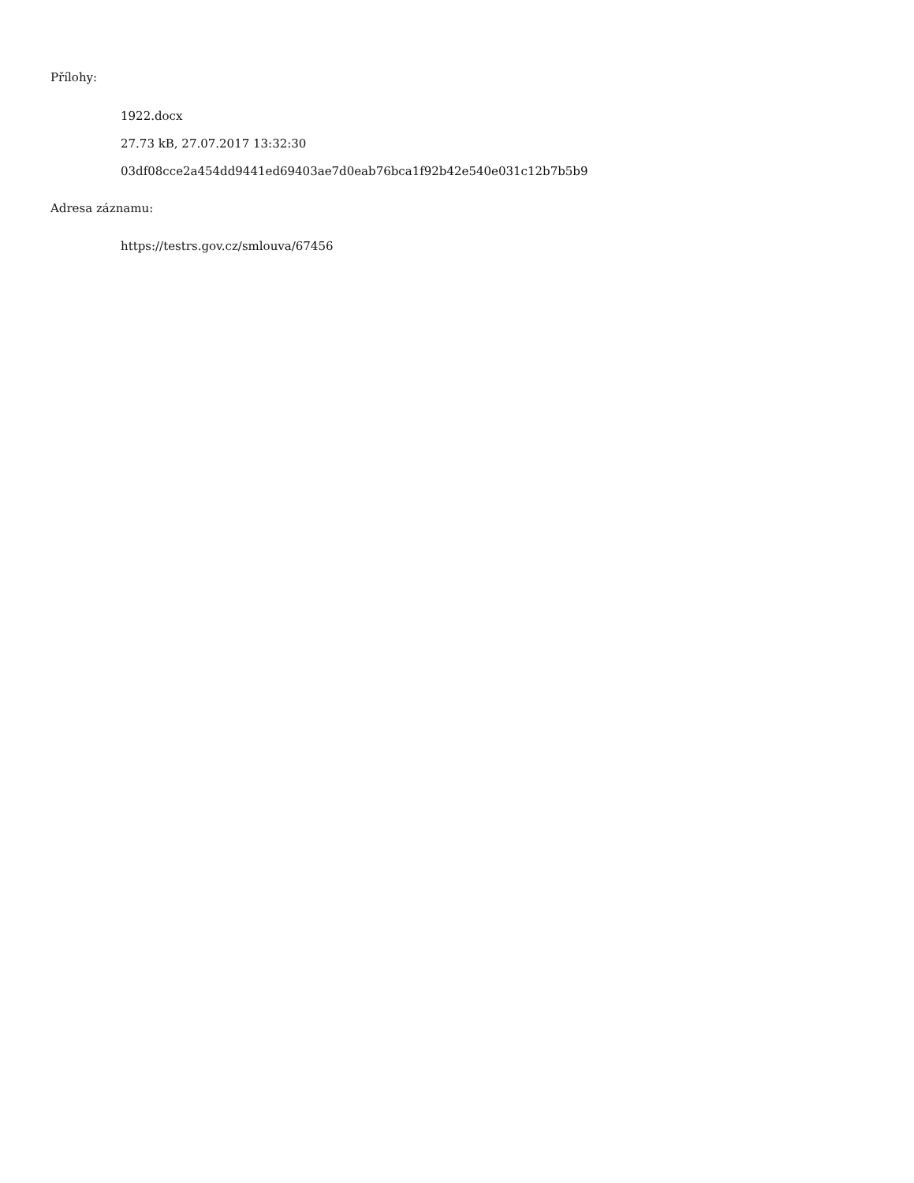Přílohy:
1922.docx
27.73 kB, 27.07.2017 13:32:30
03df08cce2a454dd9441ed69403ae7d0eab76bca1f92b42e540e031c12b7b5b9
Adresa záznamu:
https://testrs.gov.cz/smlouva/67456